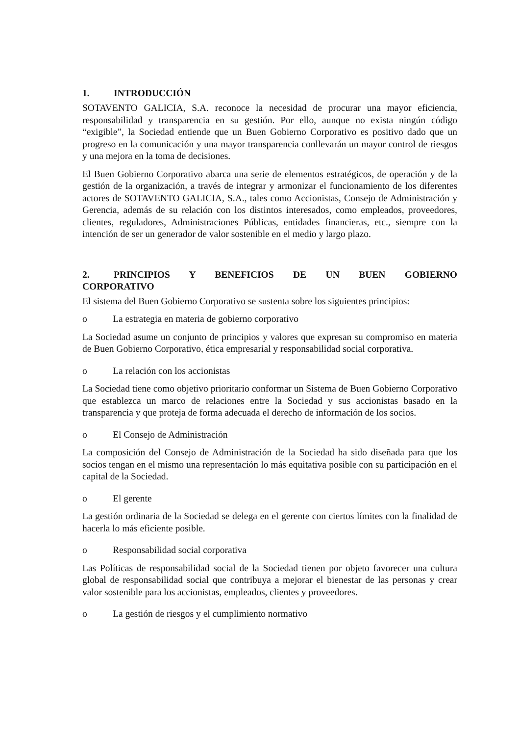1. INTRODUCCIÓN
SOTAVENTO GALICIA, S.A. reconoce la necesidad de procurar una mayor eficiencia, responsabilidad y transparencia en su gestión. Por ello, aunque no exista ningún código “exigible”, la Sociedad entiende que un Buen Gobierno Corporativo es positivo dado que un progreso en la comunicación y una mayor transparencia conllevarán un mayor control de riesgos y una mejora en la toma de decisiones.
El Buen Gobierno Corporativo abarca una serie de elementos estratégicos, de operación y de la gestión de la organización, a través de integrar y armonizar el funcionamiento de los diferentes actores de SOTAVENTO GALICIA, S.A., tales como Accionistas, Consejo de Administración y Gerencia, además de su relación con los distintos interesados, como empleados, proveedores, clientes, reguladores, Administraciones Públicas, entidades financieras, etc., siempre con la intención de ser un generador de valor sostenible en el medio y largo plazo.
2. PRINCIPIOS Y BENEFICIOS DE UN BUEN GOBIERNO CORPORATIVO
El sistema del Buen Gobierno Corporativo se sustenta sobre los siguientes principios:
o La estrategia en materia de gobierno corporativo
La Sociedad asume un conjunto de principios y valores que expresan su compromiso en materia de Buen Gobierno Corporativo, ética empresarial y responsabilidad social corporativa.
o La relación con los accionistas
La Sociedad tiene como objetivo prioritario conformar un Sistema de Buen Gobierno Corporativo que establezca un marco de relaciones entre la Sociedad y sus accionistas basado en la transparencia y que proteja de forma adecuada el derecho de información de los socios.
o El Consejo de Administración
La composición del Consejo de Administración de la Sociedad ha sido diseñada para que los socios tengan en el mismo una representación lo más equitativa posible con su participación en el capital de la Sociedad.
o El gerente
La gestión ordinaria de la Sociedad se delega en el gerente con ciertos límites con la finalidad de hacerla lo más eficiente posible.
o Responsabilidad social corporativa
Las Políticas de responsabilidad social de la Sociedad tienen por objeto favorecer una cultura global de responsabilidad social que contribuya a mejorar el bienestar de las personas y crear valor sostenible para los accionistas, empleados, clientes y proveedores.
o La gestión de riesgos y el cumplimiento normativo